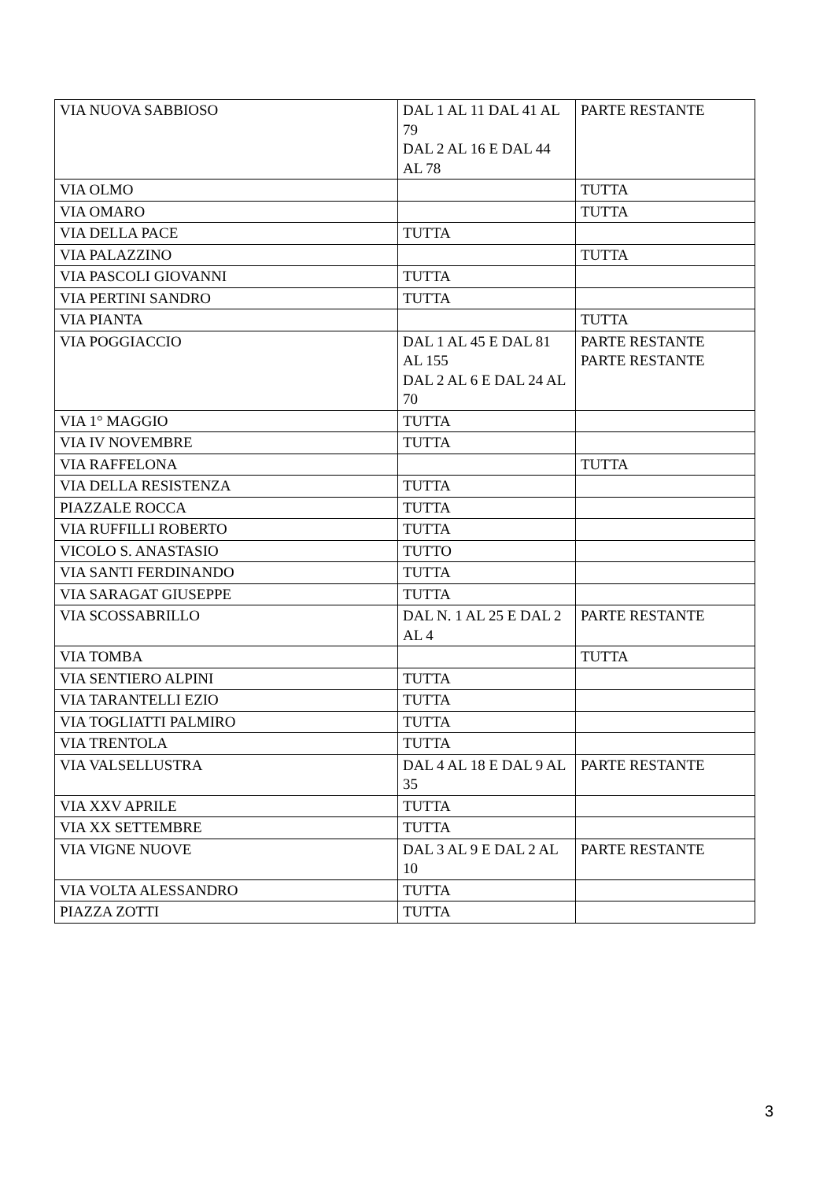| VIA NUOVA SABBIOSO | DAL 1 AL 11 DAL 41 AL 79 DAL 2 AL 16 E DAL 44 AL 78 | PARTE RESTANTE |
| VIA OLMO | | TUTTA |
| VIA OMARO | | TUTTA |
| VIA DELLA PACE | TUTTA | |
| VIA PALAZZINO | | TUTTA |
| VIA PASCOLI GIOVANNI | TUTTA | |
| VIA PERTINI SANDRO | TUTTA | |
| VIA PIANTA | | TUTTA |
| VIA POGGIACCIO | DAL 1 AL 45 E DAL 81 AL 155 DAL 2 AL 6 E DAL 24 AL 70 | PARTE RESTANTE PARTE RESTANTE |
| VIA 1° MAGGIO | TUTTA | |
| VIA IV NOVEMBRE | TUTTA | |
| VIA RAFFELONA | | TUTTA |
| VIA DELLA RESISTENZA | TUTTA | |
| PIAZZALE ROCCA | TUTTA | |
| VIA RUFFILLI ROBERTO | TUTTA | |
| VICOLO S. ANASTASIO | TUTTO | |
| VIA SANTI FERDINANDO | TUTTA | |
| VIA SARAGAT GIUSEPPE | TUTTA | |
| VIA SCOSSABRILLO | DAL N. 1 AL 25 E DAL 2 AL 4 | PARTE RESTANTE |
| VIA TOMBA | | TUTTA |
| VIA SENTIERO ALPINI | TUTTA | |
| VIA TARANTELLI EZIO | TUTTA | |
| VIA TOGLIATTI PALMIRO | TUTTA | |
| VIA TRENTOLA | TUTTA | |
| VIA VALSELLUSTRA | DAL 4 AL 18 E DAL 9 AL 35 | PARTE RESTANTE |
| VIA XXV APRILE | TUTTA | |
| VIA XX SETTEMBRE | TUTTA | |
| VIA VIGNE NUOVE | DAL 3 AL 9 E DAL 2 AL 10 | PARTE RESTANTE |
| VIA VOLTA ALESSANDRO | TUTTA | |
| PIAZZA ZOTTI | TUTTA | |
3